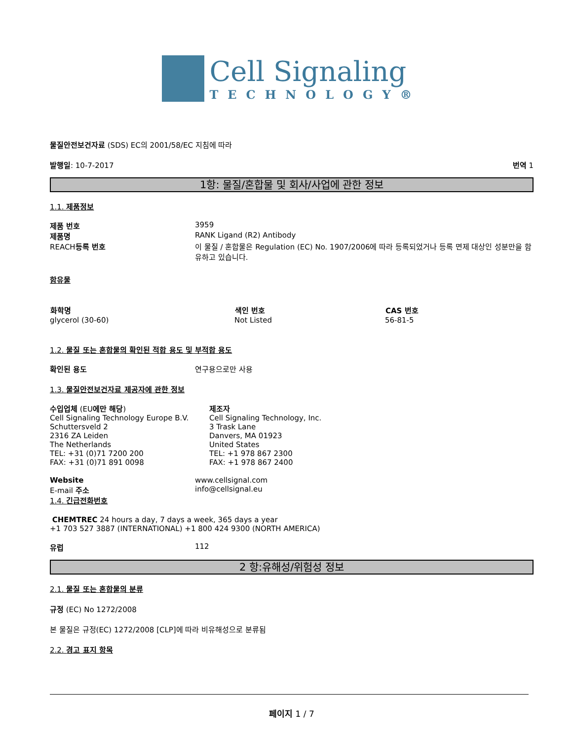Cell Signaling
TECHNOLOGY®
물질안전보건자료 (SDS) EC의 2001/58/EC 지침에 따라
발행일: 10-7-2017 번역 1
1항: 물질/혼합물 및 회사/사업에 관한 정보
1.1. 제품정보
| 제품 번호 | 3959 |
| 제품명 | RANK Ligand (R2) Antibody |
| REACH 등록 번호 | 이 물질 / 혼합물은 Regulation (EC) No. 1907/2006에 따라 등록되었거나 등록 면제 대상인 성분만을 함유하고 있습니다. |
함유물
| 화학명 | 색인 번호 | CAS 번호 |
| --- | --- | --- |
| glycerol (30-60) | Not Listed | 56-81-5 |
1.2. 물질 또는 혼합물의 확인된 적합 용도 및 부적합 용도
| 확인된 용도 | 연구용으로만 사용 |
1.3. 물질안전보건자료 제공자에 관한 정보
| 수입업체 (EU 에만 해당 ) Cell Signaling Technology Europe B.V. Schuttersveld 2 2316 ZA Leiden The Netherlands TEL: +31 (0)71 7200 200 FAX: +31 (0)71 891 0098 | 제조자 Cell Signaling Technology, Inc. 3 Trask Lane Danvers, MA 01923 United States TEL: +1 978 867 2300 FAX: +1 978 867 2400 |
| Website | www.cellsignal.com |
| E-mail 주소 | info@cellsignal.eu |
1.4. 긴급전화번호
CHEMTREC 24 hours a day, 7 days a week, 365 days a year
+1 703 527 3887 (INTERNATIONAL) +1 800 424 9300 (NORTH AMERICA)
| 유럽 | 112 |
2 항:유해성/위험성 정보
2.1. 물질 또는 혼합물의 분류
규정 (EC) No 1272/2008
본 물질은 규정(EC) 1272/2008 [CLP]에 따라 비유해성으로 분류됨
2.2. 경고 표지 항목
페이지 1 / 7